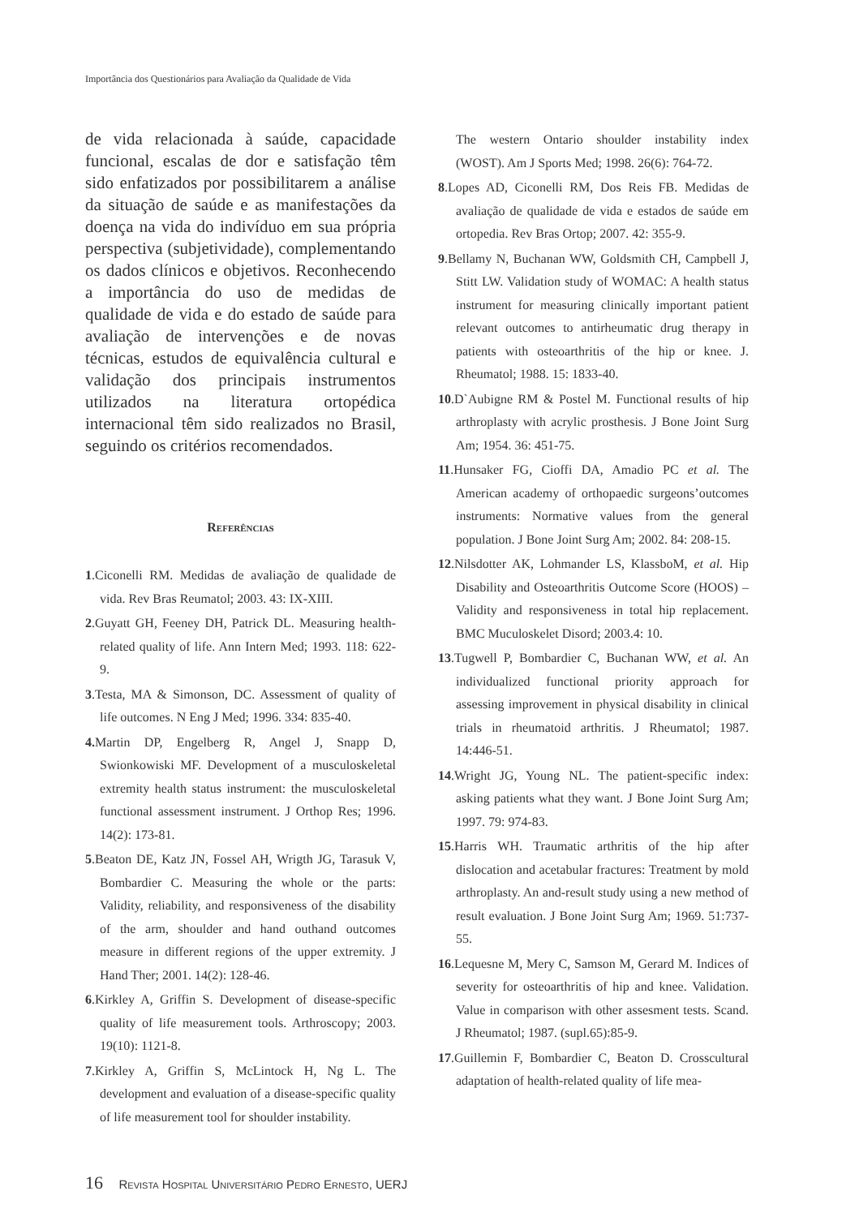Importância dos Questionários para Avaliação da Qualidade de Vida
de vida relacionada à saúde, capacidade funcional, escalas de dor e satisfação têm sido enfatizados por possibilitarem a análise da situação de saúde e as manifestações da doença na vida do indivíduo em sua própria perspectiva (subjetividade), complementando os dados clínicos e objetivos. Reconhecendo a importância do uso de medidas de qualidade de vida e do estado de saúde para avaliação de intervenções e de novas técnicas, estudos de equivalência cultural e validação dos principais instrumentos utilizados na literatura ortopédica internacional têm sido realizados no Brasil, seguindo os critérios recomendados.
Referências
1.Ciconelli RM. Medidas de avaliação de qualidade de vida. Rev Bras Reumatol; 2003. 43: IX-XIII.
2.Guyatt GH, Feeney DH, Patrick DL. Measuring health-related quality of life. Ann Intern Med; 1993. 118: 622-9.
3.Testa, MA & Simonson, DC. Assessment of quality of life outcomes. N Eng J Med; 1996. 334: 835-40.
4. Martin DP, Engelberg R, Angel J, Snapp D, Swionkowiski MF. Development of a musculoskeletal extremity health status instrument: the musculoskeletal functional assessment instrument. J Orthop Res; 1996. 14(2): 173-81.
5.Beaton DE, Katz JN, Fossel AH, Wrigth JG, Tarasuk V, Bombardier C. Measuring the whole or the parts: Validity, reliability, and responsiveness of the disability of the arm, shoulder and hand outhand outcomes measure in different regions of the upper extremity. J Hand Ther; 2001. 14(2): 128-46.
6.Kirkley A, Griffin S. Development of disease-specific quality of life measurement tools. Arthroscopy; 2003. 19(10): 1121-8.
7.Kirkley A, Griffin S, McLintock H, Ng L. The development and evaluation of a disease-specific quality of life measurement tool for shoulder instability.
The western Ontario shoulder instability index (WOST). Am J Sports Med; 1998. 26(6): 764-72.
8.Lopes AD, Ciconelli RM, Dos Reis FB. Medidas de avaliação de qualidade de vida e estados de saúde em ortopedia. Rev Bras Ortop; 2007. 42: 355-9.
9.Bellamy N, Buchanan WW, Goldsmith CH, Campbell J, Stitt LW. Validation study of WOMAC: A health status instrument for measuring clinically important patient relevant outcomes to antirheumatic drug therapy in patients with osteoarthritis of the hip or knee. J. Rheumatol; 1988. 15: 1833-40.
10.D`Aubigne RM & Postel M. Functional results of hip arthroplasty with acrylic prosthesis. J Bone Joint Surg Am; 1954. 36: 451-75.
11.Hunsaker FG, Cioffi DA, Amadio PC et al. The American academy of orthopaedic surgeons’outcomes instruments: Normative values from the general population. J Bone Joint Surg Am; 2002. 84: 208-15.
12.Nilsdotter AK, Lohmander LS, KlassboM, et al. Hip Disability and Osteoarthritis Outcome Score (HOOS) – Validity and responsiveness in total hip replacement. BMC Muculoskelet Disord; 2003.4: 10.
13.Tugwell P, Bombardier C, Buchanan WW, et al. An individualized functional priority approach for assessing improvement in physical disability in clinical trials in rheumatoid arthritis. J Rheumatol; 1987. 14:446-51.
14.Wright JG, Young NL. The patient-specific index: asking patients what they want. J Bone Joint Surg Am; 1997. 79: 974-83.
15.Harris WH. Traumatic arthritis of the hip after dislocation and acetabular fractures: Treatment by mold arthroplasty. An and-result study using a new method of result evaluation. J Bone Joint Surg Am; 1969. 51:737-55.
16.Lequesne M, Mery C, Samson M, Gerard M. Indices of severity for osteoarthritis of hip and knee. Validation. Value in comparison with other assesment tests. Scand. J Rheumatol; 1987. (supl.65):85-9.
17.Guillemin F, Bombardier C, Beaton D. Crosscultural adaptation of health-related quality of life mea-
16 Revista Hospital Universitário Pedro Ernesto, UERJ